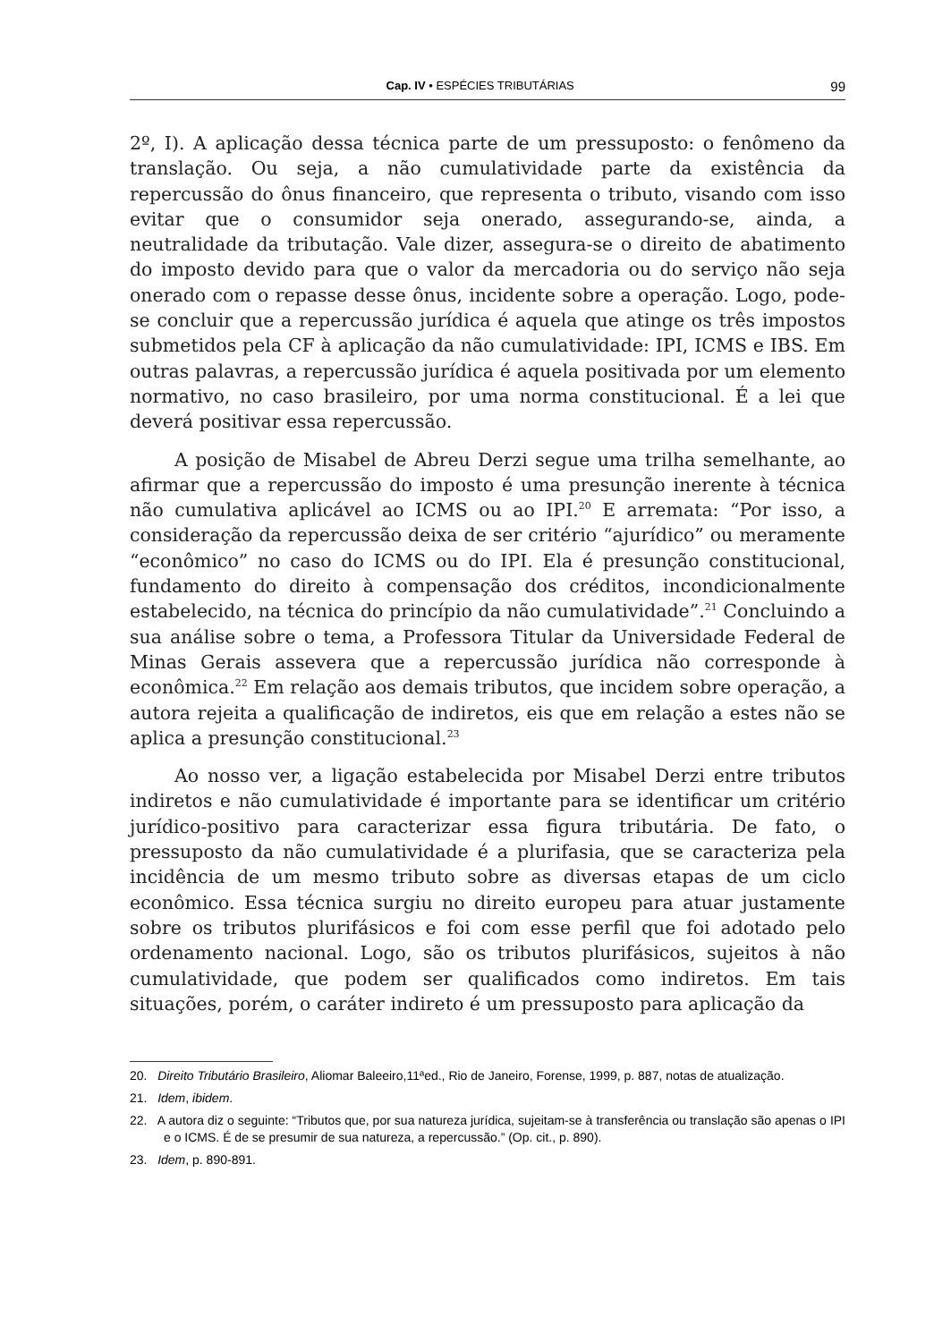Cap. IV • ESPÉCIES TRIBUTÁRIAS 99
2º, I). A aplicação dessa técnica parte de um pressuposto: o fenômeno da translação. Ou seja, a não cumulatividade parte da existência da repercussão do ônus financeiro, que representa o tributo, visando com isso evitar que o consumidor seja onerado, assegurando-se, ainda, a neutralidade da tributação. Vale dizer, assegura-se o direito de abatimento do imposto devido para que o valor da mercadoria ou do serviço não seja onerado com o repasse desse ônus, incidente sobre a operação. Logo, pode-se concluir que a repercussão jurídica é aquela que atinge os três impostos submetidos pela CF à aplicação da não cumulatividade: IPI, ICMS e IBS. Em outras palavras, a repercussão jurídica é aquela positivada por um elemento normativo, no caso brasileiro, por uma norma constitucional. É a lei que deverá positivar essa repercussão.
A posição de Misabel de Abreu Derzi segue uma trilha semelhante, ao afirmar que a repercussão do imposto é uma presunção inerente à técnica não cumulativa aplicável ao ICMS ou ao IPI.<sup>20</sup> E arremata: “Por isso, a consideração da repercussão deixa de ser critério “ajurídico” ou meramente “econômico” no caso do ICMS ou do IPI. Ela é presunção constitucional, fundamento do direito à compensação dos créditos, incondicionalmente estabelecido, na técnica do princípio da não cumulatividade”.<sup>21</sup> Concluindo a sua análise sobre o tema, a Professora Titular da Universidade Federal de Minas Gerais assevera que a repercussão jurídica não corresponde à econômica.<sup>22</sup> Em relação aos demais tributos, que incidem sobre operação, a autora rejeita a qualificação de indiretos, eis que em relação a estes não se aplica a presunção constitucional.<sup>23</sup>
Ao nosso ver, a ligação estabelecida por Misabel Derzi entre tributos indiretos e não cumulatividade é importante para se identificar um critério jurídico-positivo para caracterizar essa figura tributária. De fato, o pressuposto da não cumulatividade é a plurifasia, que se caracteriza pela incidência de um mesmo tributo sobre as diversas etapas de um ciclo econômico. Essa técnica surgiu no direito europeu para atuar justamente sobre os tributos plurifásicos e foi com esse perfil que foi adotado pelo ordenamento nacional. Logo, são os tributos plurifásicos, sujeitos à não cumulatividade, que podem ser qualificados como indiretos. Em tais situações, porém, o caráter indireto é um pressuposto para aplicação da
20. Direito Tributário Brasileiro, Aliomar Baleeiro,11ªed., Rio de Janeiro, Forense, 1999, p. 887, notas de atualização.
21. Idem, ibidem.
22. A autora diz o seguinte: “Tributos que, por sua natureza jurídica, sujeitam-se à transferência ou translação são apenas o IPI e o ICMS. É de se presumir de sua natureza, a repercussão.” (Op. cit., p. 890).
23. Idem, p. 890-891.